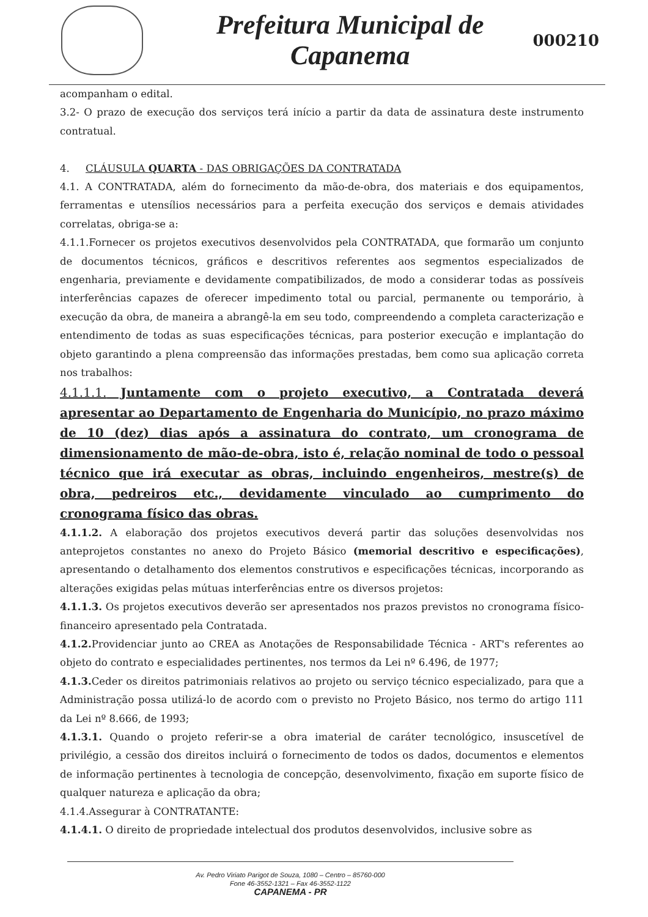Prefeitura Municipal de
Capanema
000210
acompanham o edital.
3.2- O prazo de execução dos serviços terá início a partir da data de assinatura deste instrumento contratual.
4. CLÁUSULA QUARTA - DAS OBRIGAÇÕES DA CONTRATADA
4.1. A CONTRATADA, além do fornecimento da mão-de-obra, dos materiais e dos equipamentos, ferramentas e utensílios necessários para a perfeita execução dos serviços e demais atividades correlatas, obriga-se a:
4.1.1.Fornecer os projetos executivos desenvolvidos pela CONTRATADA, que formarão um conjunto de documentos técnicos, gráficos e descritivos referentes aos segmentos especializados de engenharia, previamente e devidamente compatibilizados, de modo a considerar todas as possíveis interferências capazes de oferecer impedimento total ou parcial, permanente ou temporário, à execução da obra, de maneira a abrangê-la em seu todo, compreendendo a completa caracterização e entendimento de todas as suas especificações técnicas, para posterior execução e implantação do objeto garantindo a plena compreensão das informações prestadas, bem como sua aplicação correta nos trabalhos:
4.1.1.1. Juntamente com o projeto executivo, a Contratada deverá apresentar ao Departamento de Engenharia do Município, no prazo máximo de 10 (dez) dias após a assinatura do contrato, um cronograma de dimensionamento de mão-de-obra, isto é, relação nominal de todo o pessoal técnico que irá executar as obras, incluindo engenheiros, mestre(s) de obra, pedreiros etc., devidamente vinculado ao cumprimento do cronograma físico das obras.
4.1.1.2. A elaboração dos projetos executivos deverá partir das soluções desenvolvidas nos anteprojetos constantes no anexo do Projeto Básico (memorial descritivo e especificações), apresentando o detalhamento dos elementos construtivos e especificações técnicas, incorporando as alterações exigidas pelas mútuas interferências entre os diversos projetos:
4.1.1.3. Os projetos executivos deverão ser apresentados nos prazos previstos no cronograma físico-financeiro apresentado pela Contratada.
4.1.2. Providenciar junto ao CREA as Anotações de Responsabilidade Técnica - ART's referentes ao objeto do contrato e especialidades pertinentes, nos termos da Lei nº 6.496, de 1977;
4.1.3. Ceder os direitos patrimoniais relativos ao projeto ou serviço técnico especializado, para que a Administração possa utilizá-lo de acordo com o previsto no Projeto Básico, nos termo do artigo 111 da Lei nº 8.666, de 1993;
4.1.3.1. Quando o projeto referir-se a obra imaterial de caráter tecnológico, insuscetível de privilégio, a cessão dos direitos incluirá o fornecimento de todos os dados, documentos e elementos de informação pertinentes à tecnologia de concepção, desenvolvimento, fixação em suporte físico de qualquer natureza e aplicação da obra;
4.1.4.Assegurar à CONTRATANTE:
4.1.4.1. O direito de propriedade intelectual dos produtos desenvolvidos, inclusive sobre as
Av. Pedro Viriato Parigot de Souza, 1080 – Centro – 85760-000
Fone 46-3552-1321 – Fax 46-3552-1122
CAPANEMA - PR